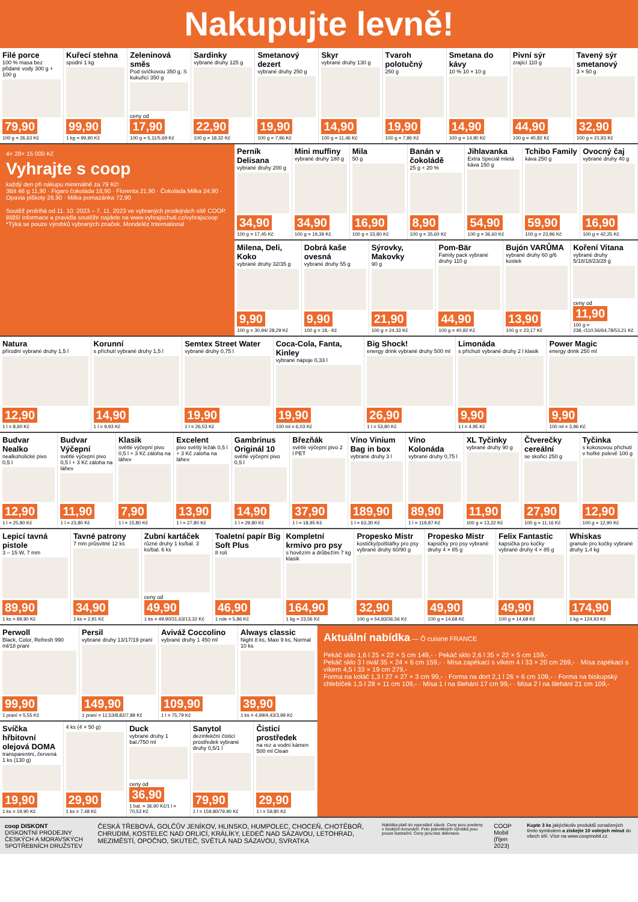Nakupujte levně!
Filé porce
100 % masa bez přidané vody 300 g + 100 g
79,90
100 g = 26,63 Kč
Kuřecí stehna
spodní 1 kg
99,90
1 kg = 99,90 Kč
Zeleninová směs
Pod svíčkovou 350 g, S kukuřicí 350 g
ceny od
17,90
100 g = 5,11/5,69 Kč
Sardinky
vybrané druhy 125 g
22,90
100 g = 18,32 Kč
Smetanový dezert
vybrané druhy 250 g
19,90
100 g = 7,96 Kč
Skyr
vybrané druhy 130 g
14,90
100 g = 11,46 Kč
Tvaroh polotučný
250 g
19,90
100 g = 7,96 Kč
Smetana do kávy
10 % 10 × 10 g
14,90
100 g = 14,90 Kč
Pivní sýr
zrající 110 g
44,90
100 g = 40,82 Kč
Tavený sýr smetanový
3 × 50 g
32,90
100 g = 21,93 Kč
4× 28× 15 000 Kč
Vyhrajte s coop
každý den při nákupu minimálně za 79 Kč!
3Bit 46 g 11,90 · Figaro čokoláda 18,90 · Florenta 21,90 · Čokoláda Milka 24,90 · Opavia piškoty 26,90 · Milka pomazánka 72,90
Soutěž probíhá od 11. 10. 2023 – 7. 11. 2023 ve vybraných prodejnách sítě COOP. Bližší informace a pravidla soutěže najdete na www.vyhrajschuti.cz/vyhrajscoop
*Týká se pouze výrobků vybraných značek. Mondelēz International
Perník Delisana
vybrané druhy 200 g
34,90
100 g = 17,45 Kč
Mini muffiny
vybrané druhy 180 g
34,90
100 g = 19,39 Kč
Mila
50 g
16,90
100 g = 33,80 Kč
Banán v čokoládě
25 g + 20 %
8,90
100 g = 35,60 Kč
Jihlavanka
Extra Speciál mletá káva 150 g
54,90
100 g = 36,60 Kč
Tchibo Family
káva 250 g
59,90
100 g = 23,96 Kč
Ovocný čaj
vybrané druhy 40 g
16,90
100 g = 42,25 Kč
Milena, Deli, Koko
vybrané druhy 32/35 g
9,90
100 g = 30,94/ 28,29 Kč
Dobrá kaše ovesná
vybrané druhy 55 g
9,90
100 g = 18,- Kč
Sýrovky, Makovky
90 g
21,90
100 g = 24,33 Kč
Pom-Bär
Family pack vybrané druhy 110 g
44,90
100 g = 40,82 Kč
Bujón VARŮMA
vybrané druhy 60 g/6 kostek
13,90
100 g = 23,17 Kč
Koření Vitana
vybrané druhy 5/18/18/23/28 g
ceny od
11,90
100 g = 238,-/110,56/64,78/53,21 Kč
Natura
přírodní vybrané druhy 1,5 l
12,90
1 l = 8,60 Kč
Korunní
s příchutí vybrané druhy 1,5 l
14,90
1 l = 9,93 Kč
Semtex Street Water
vybrané druhy 0,75 l
19,90
1 l = 26,53 Kč
Coca-Cola, Fanta, Kinley
vybrané nápoje 0,33 l
19,90
100 ml = 6,03 Kč
Big Shock!
energy drink vybrané druhy 500 ml
26,90
1 l = 53,80 Kč
Limonáda
s příchutí vybrané druhy 2 l klasik
9,90
1 l = 4,95 Kč
Power Magic
energy drink 250 ml
9,90
100 ml = 3,96 Kč
Budvar Nealko
nealkoholické pivo 0,5 l
12,90
1 l = 25,80 Kč
Budvar Výčepní
světlé výčepní pivo 0,5 l + 3 Kč záloha na láhev
11,90
1 l = 23,80 Kč
Klasik
světlé výčepní pivo 0,5 l + 3 Kč záloha na láhev
7,90
1 l = 15,80 Kč
Excelent
pivo světlý ležák 0,5 l + 3 Kč záloha na láhev
13,90
1 l = 27,80 Kč
Gambrinus Originál 10
světlé výčepní pivo 0,5 l
14,90
1 l = 29,80 Kč
Březňák
světlé výčepní pivo 2 l PET
37,90
1 l = 18,95 Kč
Víno Vinium Bag in box
vybrané druhy 3 l
189,90
1 l = 63,30 Kč
Víno Kolonáda
vybrané druhy 0,75 l
89,90
1 l = 119,87 Kč
XL Tyčinky
vybrané druhy 90 g
11,90
100 g = 13,22 Kč
Čtverečky cereální
se skořicí 250 g
27,90
100 g = 11,16 Kč
Tyčinka
s kokosovou příchutí v hořké polevě 100 g
12,90
100 g = 12,90 Kč
Lepicí tavná pistole
3 – 15 W, 7 mm
89,90
1 ks = 89,90 Kč
Tavné patrony
7 mm průsvitné 12 ks
34,90
1 ks = 2,91 Kč
Zubní kartáček
různé druhy 1 ks/bal. 3 ks/bal. 6 ks
ceny od
49,90
1 ks = 49,90/31,63/13,32 Kč
Toaletní papír Big Soft Plus
8 rolí
46,90
1 role = 5,86 Kč
Kompletní krmivo pro psy
s hovězím a drůbežím 7 kg klasik
164,90
1 kg = 23,56 Kč
Propesko Mistr
kostičky/polštářky pro psy vybrané druhy 60/90 g
32,90
100 g = 54,83/36,56 Kč
Propesko Mistr
kapsičky pro psy vybrané druhy 4 × 85 g
49,90
100 g = 14,68 Kč
Felix Fantastic
kapsička pro kočky vybrané druhy 4 × 85 g
49,90
100 g = 14,68 Kč
Whiskas
granule pro kočky vybrané druhy 1,4 kg
174,90
1 kg = 124,93 Kč
Perwoll
Black, Color, Refresh 990 ml/18 praní
99,90
1 praní = 5,55 Kč
Persil
vybrané druhy 13/17/19 praní
149,90
1 praní = 11,53/8,82/7,89 Kč
Aviváž Coccolino
vybrané druhy 1 450 ml
109,90
1 l = 75,79 Kč
Always classic
Night 8 ks, Maxi 9 ks, Normal 10 ks
39,90
1 ks = 4,99/4,43/3,99 Kč
Svíčka hřbitovní olejová DOMA
transparentní, červená 1 ks (130 g)
19,90
1 ks = 19,90 Kč
4 ks (4 × 50 g)
29,90
1 ks = 7,48 Kč
Duck
vybrané druhy 1 bal./750 ml
ceny od
36,90
1 bal. = 36,90 Kč/1 l = 70,53 Kč
Sanytol
dezinfekční čisticí prostředek vybrané druhy 0,5/1 l
79,90
1 l = 159,80/79,90 Kč
Čisticí prostředek
na rez a vodní kámen 500 ml Clean
29,90
1 l = 59,80 Kč
Aktuální nabídka — Ô cuisine FRANCE
Pekáč sklo 1,6 l 25 × 22 × 5 cm 149,- · Pekáč sklo 2,6 l 35 × 22 × 5 cm 159,-
Pekáč sklo 3 l ovál 35 × 24 × 6 cm 159,- · Mísa zapékací s víkem 4 l 33 × 20 cm 269,- · Mísa zapékací s víkem 4,5 l 33 × 19 cm 279,-
Forma na koláč 1,3 l 27 × 27 × 3 cm 99,- · Forma na dort 2,1 l 26 × 6 cm 109,- · Forma na biskupský chlebíček 1,5 l 28 × 11 cm 109,- · Mísa 1 l na šlehání 17 cm 99,- · Mísa 2 l na šlehání 21 cm 109,-
coop DISKONT
DISKONTNÍ PRODEJNY ČESKÝCH A MORAVSKÝCH SPOTŘEBNÍCH DRUŽSTEV
ČESKÁ TŘEBOVÁ, GOLČŮV JENÍKOV, HLINSKO, HUMPOLEC, CHOCEŇ, CHOTĚBOŘ, CHRUDIM, KOSTELEC NAD ORLICÍ, KRÁLÍKY, LEDEČ NAD SÁZAVOU, LETOHRAD, MEZIMĚSTÍ, OPOČNO, SKUTEČ, SVĚTLÁ NAD SÁZAVOU, SVRATKA
Nabídka platí do vyprodání zásob. Ceny jsou uvedeny v českých korunách. Foto jednotlivých výrobků jsou pouze ilustrační. Ceny jsou bez dekorace.
COOP Mobil (říjen 2023)
Kupte 3 ks jakýchkoliv produktů označených tímto symbolem a získejte 10 volných minut do všech sítí. Více na www.coopmobil.cz.